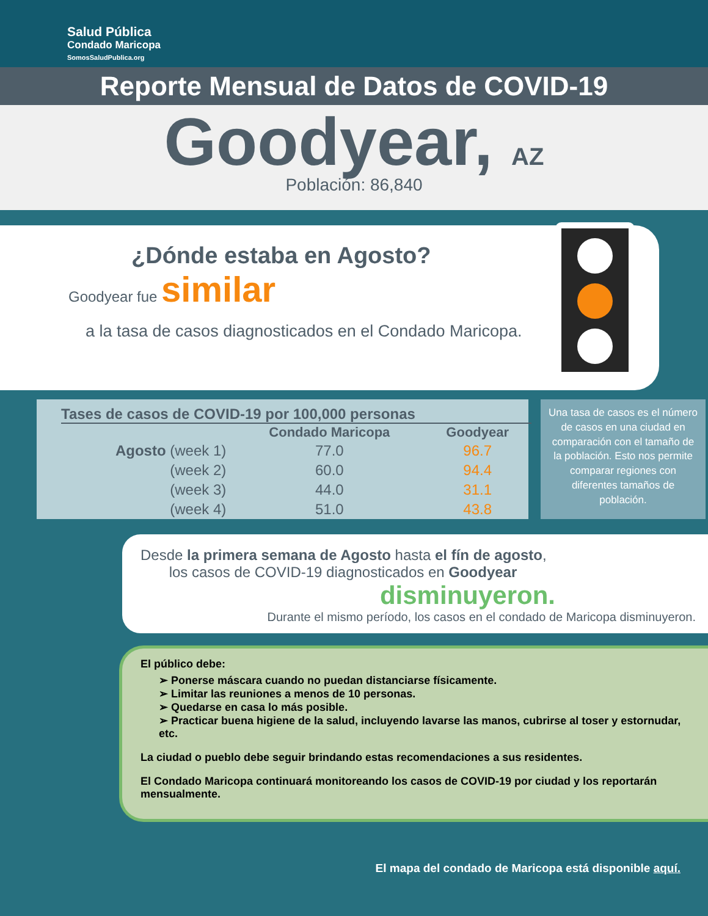Salud Pública
Condado Maricopa
SomosSaludPublica.org
Reporte Mensual de Datos de COVID-19
Goodyear, AZ
Población: 86,840
¿Dónde estaba en Agosto?
Goodyear fue similar
a la tasa de casos diagnosticados en el Condado Maricopa.
Tases de casos de COVID-19 por 100,000 personas
| | Condado Maricopa | Goodyear |
| --- | --- | --- |
| Agosto (week 1) | 77.0 | 96.7 |
| (week 2) | 60.0 | 94.4 |
| (week 3) | 44.0 | 31.1 |
| (week 4) | 51.0 | 43.8 |
Una tasa de casos es el número de casos en una ciudad en comparación con el tamaño de la población. Esto nos permite comparar regiones con diferentes tamaños de población.
Desde la primera semana de Agosto hasta el fín de agosto,
los casos de COVID-19 diagnosticados en Goodyear
disminuyeron.
Durante el mismo período, los casos en el condado de Maricopa disminuyeron.
El público debe:
➢ Ponerse máscara cuando no puedan distanciarse físicamente.
➢ Limitar las reuniones a menos de 10 personas.
➢ Quedarse en casa lo más posible.
➢ Practicar buena higiene de la salud, incluyendo lavarse las manos, cubrirse al toser y estornudar, etc.
La ciudad o pueblo debe seguir brindando estas recomendaciones a sus residentes.
El Condado Maricopa continuará monitoreando los casos de COVID-19 por ciudad y los reportarán mensualmente.
El mapa del condado de Maricopa está disponible aquí.